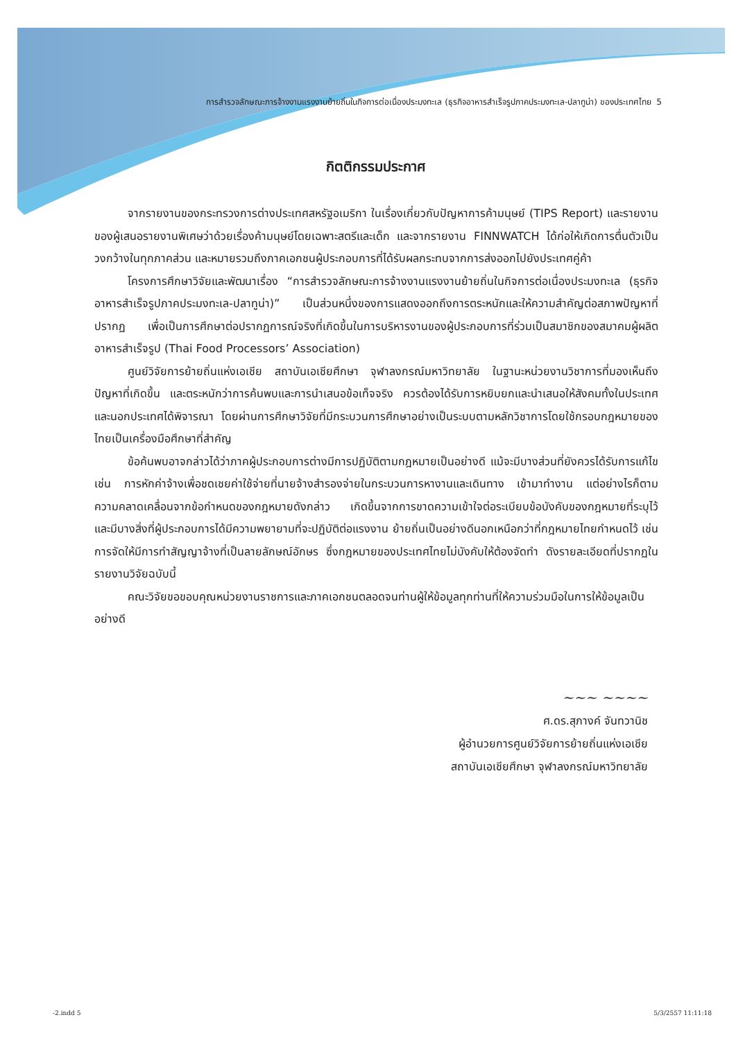การสำรวจลักษณะการจ้างงานแรงงานย้ายถิ่นในกิจการต่อเนื่องประมงทะเล (ธุรกิจอาหารสำเร็จรูปภาคประมงทะเล-ปลาทูน่า) ของประเทศไทย 5
กิตติกรรมประกาศ
จากรายงานของกระทรวงการต่างประเทศสหรัฐอเมริกา ในเรื่องเกี่ยวกับปัญหาการค้ามนุษย์ (TIPS Report) และรายงานของผู้เสนอรายงานพิเศษว่าด้วยเรื่องค้ามนุษย์โดยเฉพาะสตรีและเด็ก และจากรายงาน FINNWATCH ได้ก่อให้เกิดการตื่นตัวเป็นวงกว้างในทุกภาคส่วน และหมายรวมถึงภาคเอกชนผู้ประกอบการที่ได้รับผลกระทบจากการส่งออกไปยังประเทศคู่ค้า
โครงการศึกษาวิจัยและพัฒนาเรื่อง “การสำรวจลักษณะการจ้างงานแรงงานย้ายถิ่นในกิจการต่อเนื่องประมงทะเล (ธุรกิจอาหารสำเร็จรูปภาคประมงทะเล-ปลาทูน่า)” เป็นส่วนหนึ่งของการแสดงออกถึงการตระหนักและให้ความสำคัญต่อสภาพปัญหาที่ปรากฏ เพื่อเป็นการศึกษาต่อปรากฏการณ์จริงที่เกิดขึ้นในการบริหารงานของผู้ประกอบการที่ร่วมเป็นสมาชิกของสมาคมผู้ผลิตอาหารสำเร็จรูป (Thai Food Processors’ Association)
ศูนย์วิจัยการย้ายถิ่นแห่งเอเชีย สถาบันเอเชียศึกษา จุฬาลงกรณ์มหาวิทยาลัย ในฐานะหน่วยงานวิชาการที่มองเห็นถึงปัญหาที่เกิดขึ้น และตระหนักว่าการค้นพบและการนำเสนอข้อเท็จจริง ควรต้องได้รับการหยิบยกและนำเสนอให้สังคมทั้งในประเทศและนอกประเทศได้พิจารณา โดยผ่านการศึกษาวิจัยที่มีกระบวนการศึกษาอย่างเป็นระบบตามหลักวิชาการโดยใช้กรอบกฎหมายของไทยเป็นเครื่องมือศึกษาที่สำคัญ
ข้อค้นพบอาจกล่าวได้ว่าภาคผู้ประกอบการต่างมีการปฏิบัติตามกฎหมายเป็นอย่างดี แม้จะมีบางส่วนที่ยังควรได้รับการแก้ไข เช่น การหักค่าจ้างเพื่อชดเชยค่าใช้จ่ายที่นายจ้างสำรองจ่ายในกระบวนการหางานและเดินทาง เข้ามาทำงาน แต่อย่างไรก็ตาม ความคลาดเคลื่อนจากข้อกำหนดของกฎหมายดังกล่าว เกิดขึ้นจากการขาดความเข้าใจต่อระเบียบข้อบังคับของกฎหมายที่ระบุไว้ และมีบางสิ่งที่ผู้ประกอบการได้มีความพยายามที่จะปฏิบัติต่อแรงงาน ย้ายถิ่นเป็นอย่างดีนอกเหนือกว่าที่กฎหมายไทยกำหนดไว้ เช่น การจัดให้มีการทำสัญญาจ้างที่เป็นลายลักษณ์อักษร ซึ่งกฎหมายของประเทศไทยไม่บังคับให้ต้องจัดทำ ดังรายละเอียดที่ปรากฏในรายงานวิจัยฉบับนี้
คณะวิจัยขอขอบคุณหน่วยงานราชการและภาคเอกชนตลอดจนท่านผู้ให้ข้อมูลทุกท่านที่ให้ความร่วมมือในการให้ข้อมูลเป็นอย่างดี
~~~ ~~~~
ศ.ดร.สุภางค์ จันทวานิช
ผู้อำนวยการศูนย์วิจัยการย้ายถิ่นแห่งเอเชีย
สถาบันเอเชียศึกษา จุฬาลงกรณ์มหาวิทยาลัย
-2.indd 5 5/3/2557 11:11:18